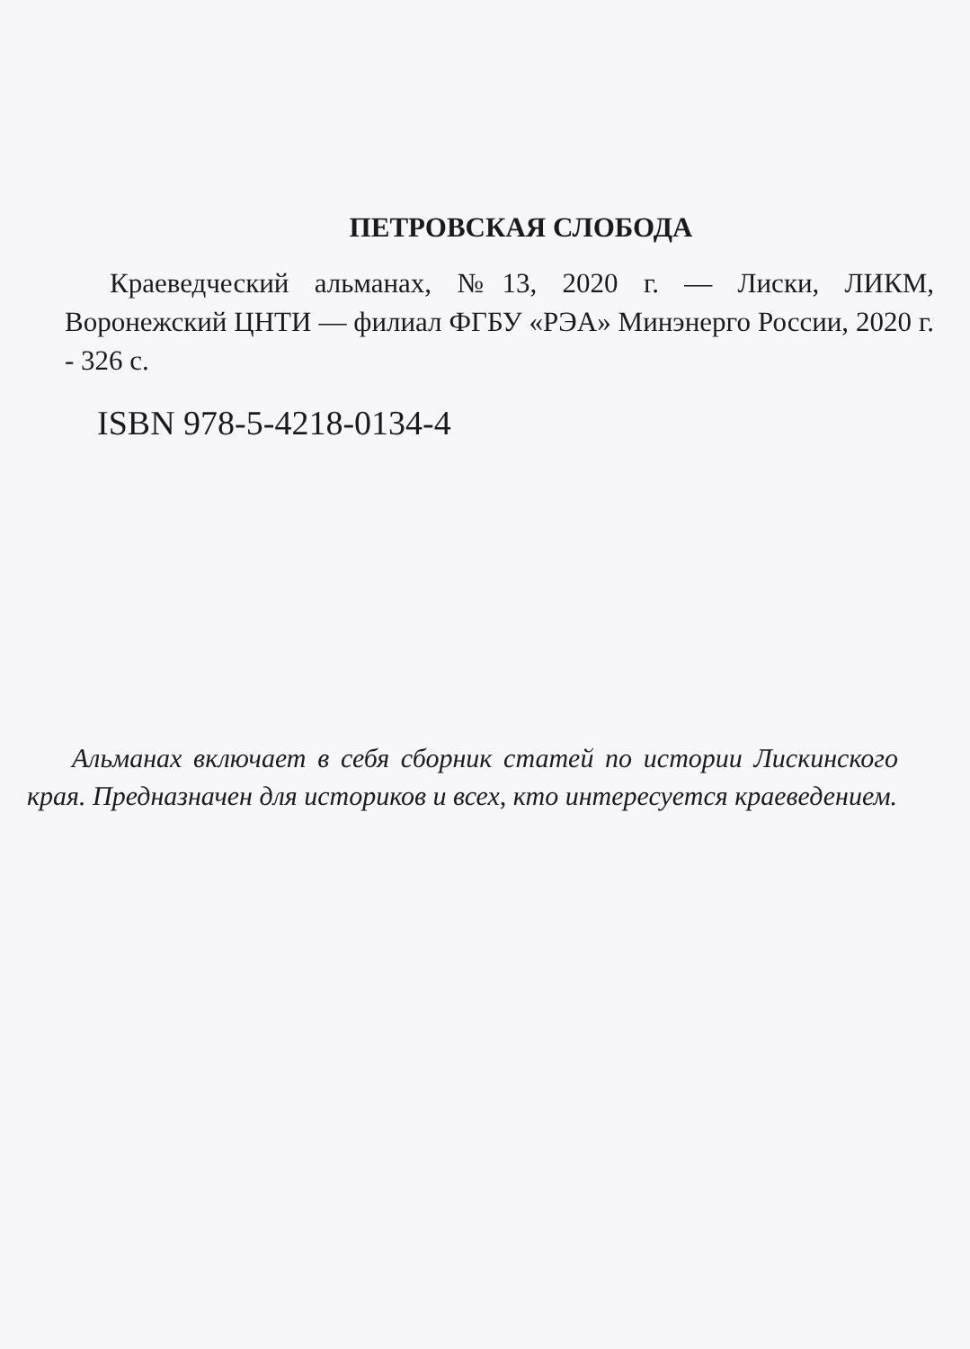ПЕТРОВСКАЯ СЛОБОДА
Краеведческий альманах, №13, 2020 г. — Лиски, ЛИКМ, Воронежский ЦНТИ — филиал ФГБУ «РЭА» Минэнерго России, 2020 г. - 326 с.
ISBN 978-5-4218-0134-4
Альманах включает в себя сборник статей по истории Лискинского края. Предназначен для историков и всех, кто интересуется краеведением.